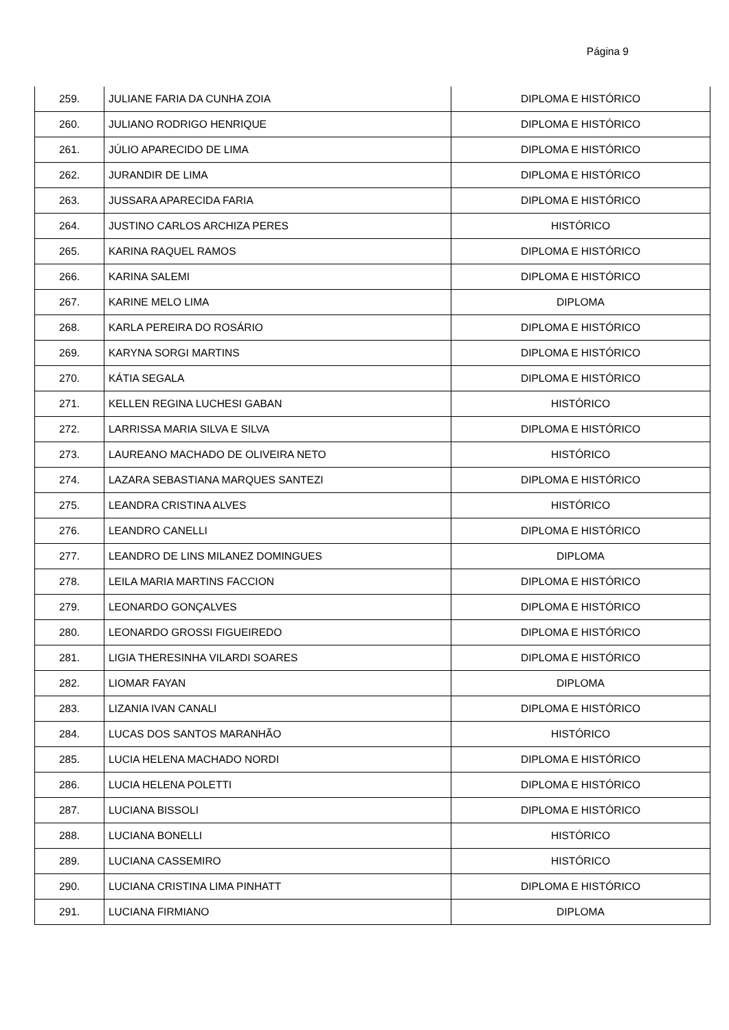Página 9
| 259. | JULIANE FARIA DA CUNHA ZOIA | DIPLOMA E HISTÓRICO |
| 260. | JULIANO RODRIGO HENRIQUE | DIPLOMA E HISTÓRICO |
| 261. | JÚLIO APARECIDO DE LIMA | DIPLOMA E HISTÓRICO |
| 262. | JURANDIR DE LIMA | DIPLOMA E HISTÓRICO |
| 263. | JUSSARA APARECIDA FARIA | DIPLOMA E HISTÓRICO |
| 264. | JUSTINO CARLOS ARCHIZA PERES | HISTÓRICO |
| 265. | KARINA RAQUEL RAMOS | DIPLOMA E HISTÓRICO |
| 266. | KARINA SALEMI | DIPLOMA E HISTÓRICO |
| 267. | KARINE MELO LIMA | DIPLOMA |
| 268. | KARLA PEREIRA DO ROSÁRIO | DIPLOMA E HISTÓRICO |
| 269. | KARYNA SORGI MARTINS | DIPLOMA E HISTÓRICO |
| 270. | KÁTIA SEGALA | DIPLOMA E HISTÓRICO |
| 271. | KELLEN REGINA LUCHESI GABAN | HISTÓRICO |
| 272. | LARRISSA MARIA SILVA E SILVA | DIPLOMA E HISTÓRICO |
| 273. | LAUREANO MACHADO DE OLIVEIRA NETO | HISTÓRICO |
| 274. | LAZARA SEBASTIANA MARQUES SANTEZI | DIPLOMA E HISTÓRICO |
| 275. | LEANDRA CRISTINA ALVES | HISTÓRICO |
| 276. | LEANDRO CANELLI | DIPLOMA E HISTÓRICO |
| 277. | LEANDRO DE LINS MILANEZ DOMINGUES | DIPLOMA |
| 278. | LEILA MARIA MARTINS FACCION | DIPLOMA E HISTÓRICO |
| 279. | LEONARDO GONÇALVES | DIPLOMA E HISTÓRICO |
| 280. | LEONARDO GROSSI FIGUEIREDO | DIPLOMA E HISTÓRICO |
| 281. | LIGIA THERESINHA VILARDI SOARES | DIPLOMA E HISTÓRICO |
| 282. | LIOMAR FAYAN | DIPLOMA |
| 283. | LIZANIA IVAN CANALI | DIPLOMA E HISTÓRICO |
| 284. | LUCAS DOS SANTOS MARANHÃO | HISTÓRICO |
| 285. | LUCIA HELENA MACHADO NORDI | DIPLOMA E HISTÓRICO |
| 286. | LUCIA HELENA POLETTI | DIPLOMA E HISTÓRICO |
| 287. | LUCIANA BISSOLI | DIPLOMA E HISTÓRICO |
| 288. | LUCIANA BONELLI | HISTÓRICO |
| 289. | LUCIANA CASSEMIRO | HISTÓRICO |
| 290. | LUCIANA CRISTINA LIMA PINHATT | DIPLOMA E HISTÓRICO |
| 291. | LUCIANA FIRMIANO | DIPLOMA |